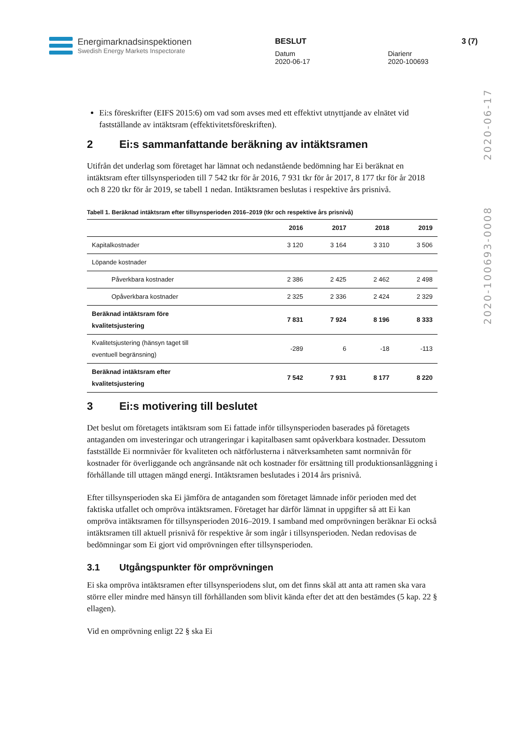Energimarknadsinspektionen
Swedish Energy Markets Inspectorate
BESLUT
Datum
2020-06-17
Diarienr
2020-100693
3 (7)
2020-100693-0008 2020-06-17
Ei:s föreskrifter (EIFS 2015:6) om vad som avses med ett effektivt utnyttjande av elnätet vid fastställande av intäktsram (effektivitetsföreskriften).
2 Ei:s sammanfattande beräkning av intäktsramen
Utifrån det underlag som företaget har lämnat och nedanstående bedömning har Ei beräknat en intäktsram efter tillsynsperioden till 7 542 tkr för år 2016, 7 931 tkr för år 2017, 8 177 tkr för år 2018 och 8 220 tkr för år 2019, se tabell 1 nedan. Intäktsramen beslutas i respektive års prisnivå.
Tabell 1. Beräknad intäktsram efter tillsynsperioden 2016–2019 (tkr och respektive års prisnivå)
| | 2016 | 2017 | 2018 | 2019 |
| --- | --- | --- | --- | --- |
| Kapitalkostnader | 3 120 | 3 164 | 3 310 | 3 506 |
| Löpande kostnader | | | | |
| Påverkbara kostnader | 2 386 | 2 425 | 2 462 | 2 498 |
| Opåverkbara kostnader | 2 325 | 2 336 | 2 424 | 2 329 |
| Beräknad intäktsram före kvalitetsjustering | 7 831 | 7 924 | 8 196 | 8 333 |
| Kvalitetsjustering (hänsyn taget till eventuell begränsning) | -289 | 6 | -18 | -113 |
| Beräknad intäktsram efter kvalitetsjustering | 7 542 | 7 931 | 8 177 | 8 220 |
3 Ei:s motivering till beslutet
Det beslut om företagets intäktsram som Ei fattade inför tillsynsperioden baserades på företagets antaganden om investeringar och utrangeringar i kapitalbasen samt opåverkbara kostnader. Dessutom fastställde Ei normnivåer för kvaliteten och nätförlusterna i nätverksamheten samt normnivån för kostnader för överliggande och angränsande nät och kostnader för ersättning till produktionsanläggning i förhållande till uttagen mängd energi. Intäktsramen beslutades i 2014 års prisnivå.
Efter tillsynsperioden ska Ei jämföra de antaganden som företaget lämnade inför perioden med det faktiska utfallet och ompröva intäktsramen. Företaget har därför lämnat in uppgifter så att Ei kan ompröva intäktsramen för tillsynsperioden 2016–2019. I samband med omprövningen beräknar Ei också intäktsramen till aktuell prisnivå för respektive år som ingår i tillsynsperioden. Nedan redovisas de bedömningar som Ei gjort vid omprövningen efter tillsynsperioden.
3.1 Utgångspunkter för omprövningen
Ei ska ompröva intäktsramen efter tillsynsperiodens slut, om det finns skäl att anta att ramen ska vara större eller mindre med hänsyn till förhållanden som blivit kända efter det att den bestämdes (5 kap. 22 § ellagen).
Vid en omprövning enligt 22 § ska Ei